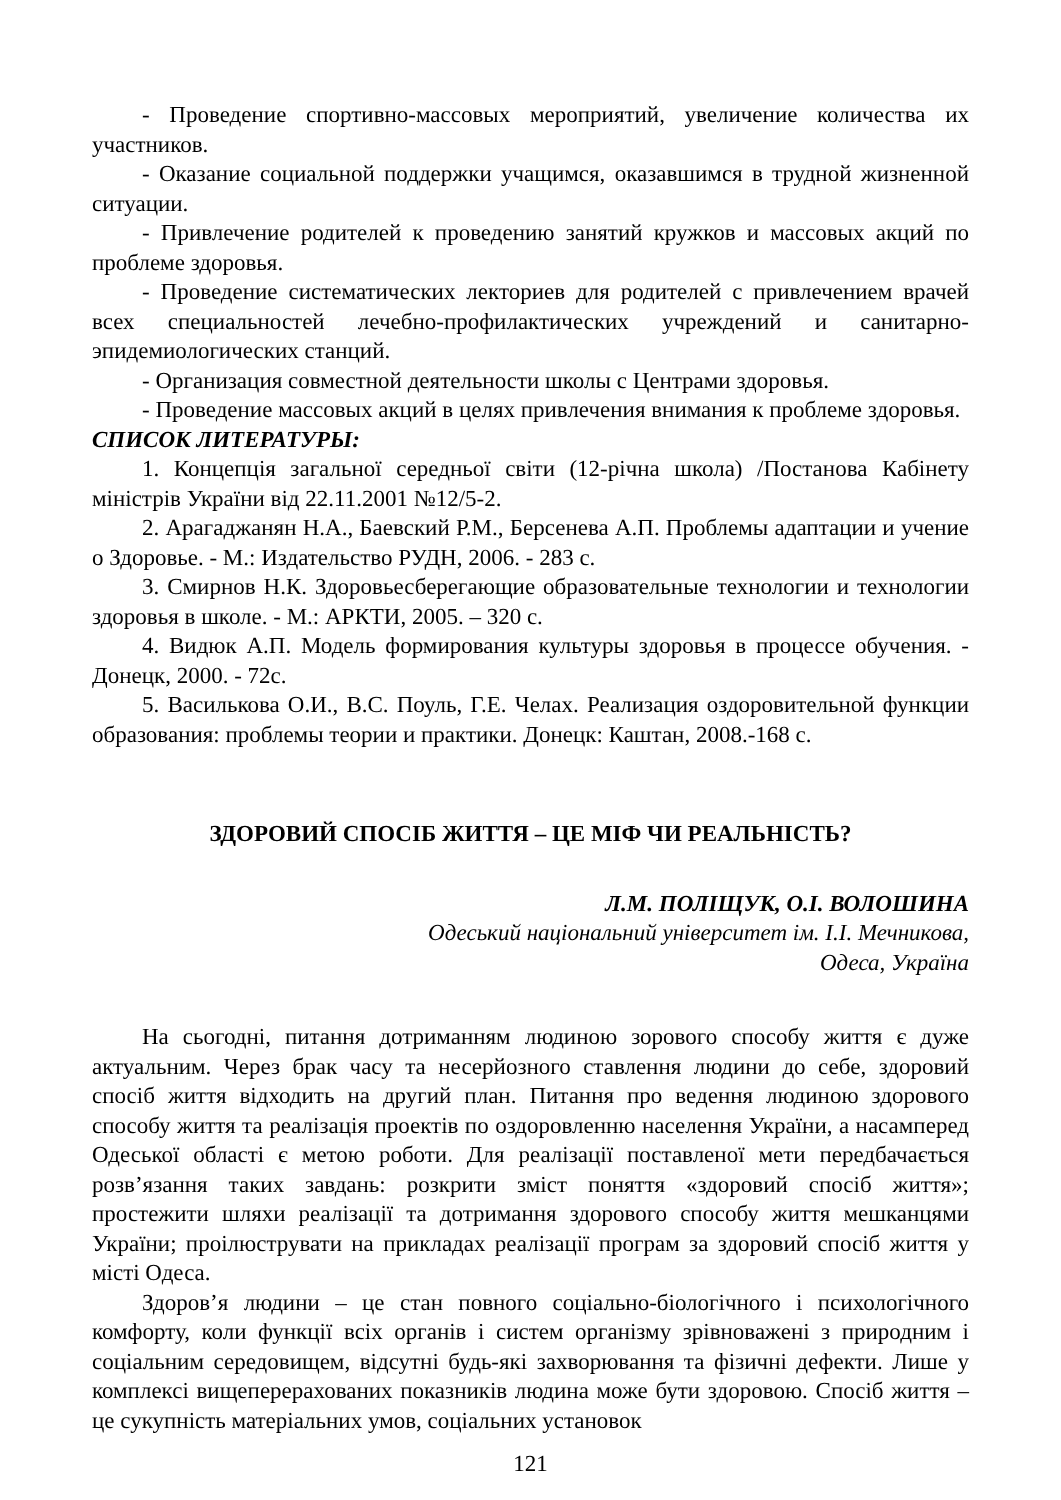- Проведение спортивно-массовых мероприятий, увеличение количества их участников.
- Оказание социальной поддержки учащимся, оказавшимся в трудной жизненной ситуации.
- Привлечение родителей к проведению занятий кружков и массовых акций по проблеме здоровья.
- Проведение систематических лекториев для родителей с привлечением врачей всех специальностей лечебно-профилактических учреждений и санитарно-эпидемиологических станций.
- Организация совместной деятельности школы с Центрами здоровья.
- Проведение массовых акций в целях привлечения внимания к проблеме здоровья.
СПИСОК ЛИТЕРАТУРЫ:
1. Концепція загальної середньої світи (12-річна школа) /Постанова Кабінету міністрів України від 22.11.2001 №12/5-2.
2. Арагаджанян Н.А., Баевский Р.М., Берсенева А.П. Проблемы адаптации и учение о Здоровье. - М.: Издательство РУДН, 2006. - 283 с.
3. Смирнов Н.К. Здоровьесберегающие образовательные технологии и технологии здоровья в школе. - М.: АРКТИ, 2005. – 320 с.
4. Видюк А.П. Модель формирования культуры здоровья в процессе обучения. - Донецк, 2000. - 72с.
5. Василькова О.И., В.С. Поуль, Г.Е. Челах. Реализация оздоровительной функции образования: проблемы теории и практики. Донецк: Каштан, 2008.-168 с.
ЗДОРОВИЙ СПОСІБ ЖИТТЯ – ЦЕ МІФ ЧИ РЕАЛЬНІСТЬ?
Л.М. ПОЛІЩУК, О.І. ВОЛОШИНА
Одеський національний університет ім. І.І. Мечникова,
Одеса, Україна
На сьогодні, питання дотриманням людиною зорового способу життя є дуже актуальним. Через брак часу та несерйозного ставлення людини до себе, здоровий спосіб життя відходить на другий план. Питання про ведення людиною здорового способу життя та реалізація проектів по оздоровленню населення України, а насамперед Одеської області є метою роботи. Для реалізації поставленої мети передбачається розв’язання таких завдань: розкрити зміст поняття «здоровий спосіб життя»; простежити шляхи реалізації та дотримання здорового способу життя мешканцями України; проілюструвати на прикладах реалізації програм за здоровий спосіб життя у місті Одеса.
Здоров’я людини – це стан повного соціально-біологічного і психологічного комфорту, коли функції всіх органів і систем організму зрівноважені з природним і соціальним середовищем, відсутні будь-які захворювання та фізичні дефекти. Лише у комплексі вищеперерахованих показників людина може бути здоровою. Спосіб життя – це сукупність матеріальних умов, соціальних установок
121